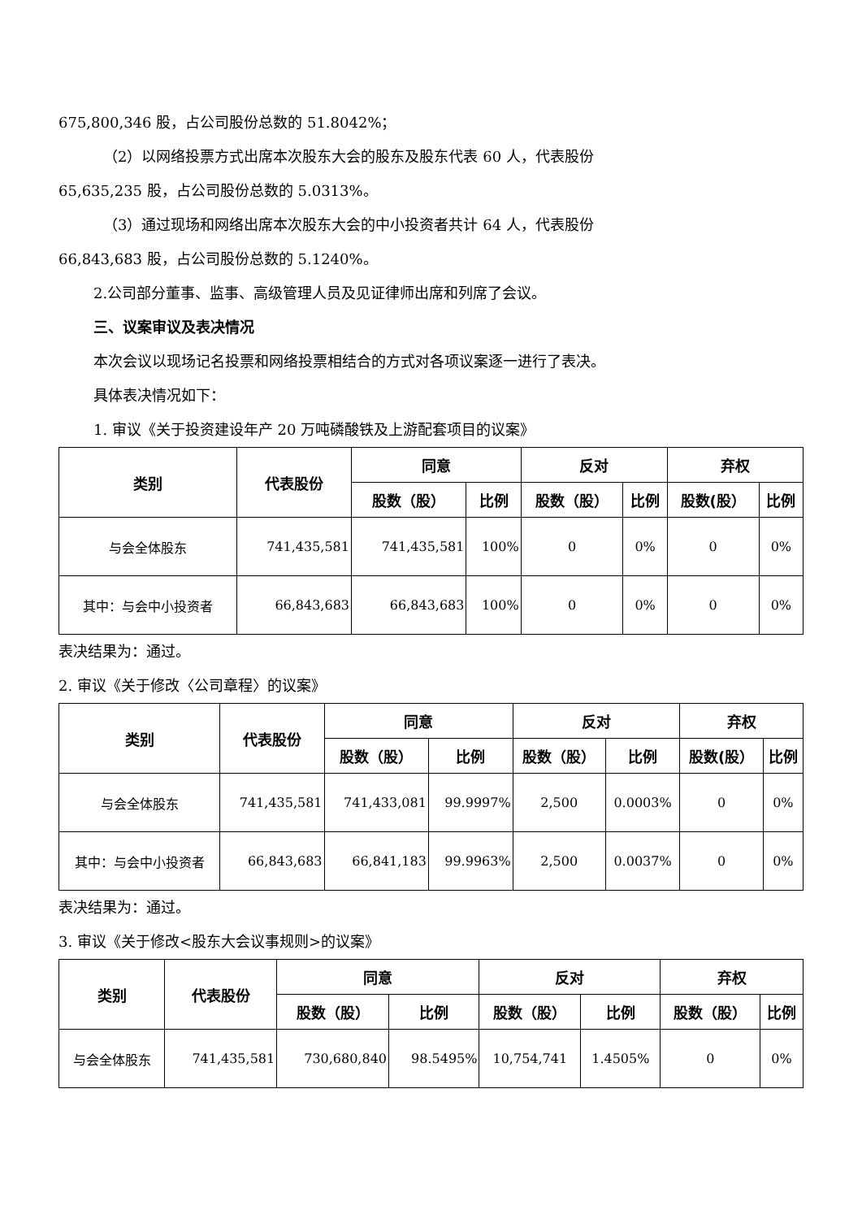675,800,346 股，占公司股份总数的 51.8042%；
（2）以网络投票方式出席本次股东大会的股东及股东代表 60 人，代表股份
65,635,235 股，占公司股份总数的 5.0313%。
（3）通过现场和网络出席本次股东大会的中小投资者共计 64 人，代表股份
66,843,683 股，占公司股份总数的 5.1240%。
2.公司部分董事、监事、高级管理人员及见证律师出席和列席了会议。
三、议案审议及表决情况
本次会议以现场记名投票和网络投票相结合的方式对各项议案逐一进行了表决。
具体表决情况如下：
1. 审议《关于投资建设年产 20 万吨磷酸铁及上游配套项目的议案》
| 类别 | 代表股份 | 同意 | | 反对 | | 弃权 | |
| --- | --- | --- | --- | --- | --- | --- | --- |
| | | 股数（股） | 比例 | 股数（股） | 比例 | 股数(股） | 比例 |
| 与会全体股东 | 741,435,581 | 741,435,581 | 100% | 0 | 0% | 0 | 0% |
| 其中：与会中小投资者 | 66,843,683 | 66,843,683 | 100% | 0 | 0% | 0 | 0% |
表决结果为：通过。
2. 审议《关于修改〈公司章程〉的议案》
| 类别 | 代表股份 | 同意 | | 反对 | | 弃权 | |
| --- | --- | --- | --- | --- | --- | --- | --- |
| | | 股数（股） | 比例 | 股数（股） | 比例 | 股数(股） | 比例 |
| 与会全体股东 | 741,435,581 | 741,433,081 | 99.9997% | 2,500 | 0.0003% | 0 | 0% |
| 其中：与会中小投资者 | 66,843,683 | 66,841,183 | 99.9963% | 2,500 | 0.0037% | 0 | 0% |
表决结果为：通过。
3. 审议《关于修改<股东大会议事规则>的议案》
| 类别 | 代表股份 | 同意 | | 反对 | | 弃权 | |
| --- | --- | --- | --- | --- | --- | --- | --- |
| | | 股数（股） | 比例 | 股数（股） | 比例 | 股数（股） | 比例 |
| 与会全体股东 | 741,435,581 | 730,680,840 | 98.5495% | 10,754,741 | 1.4505% | 0 | 0% |